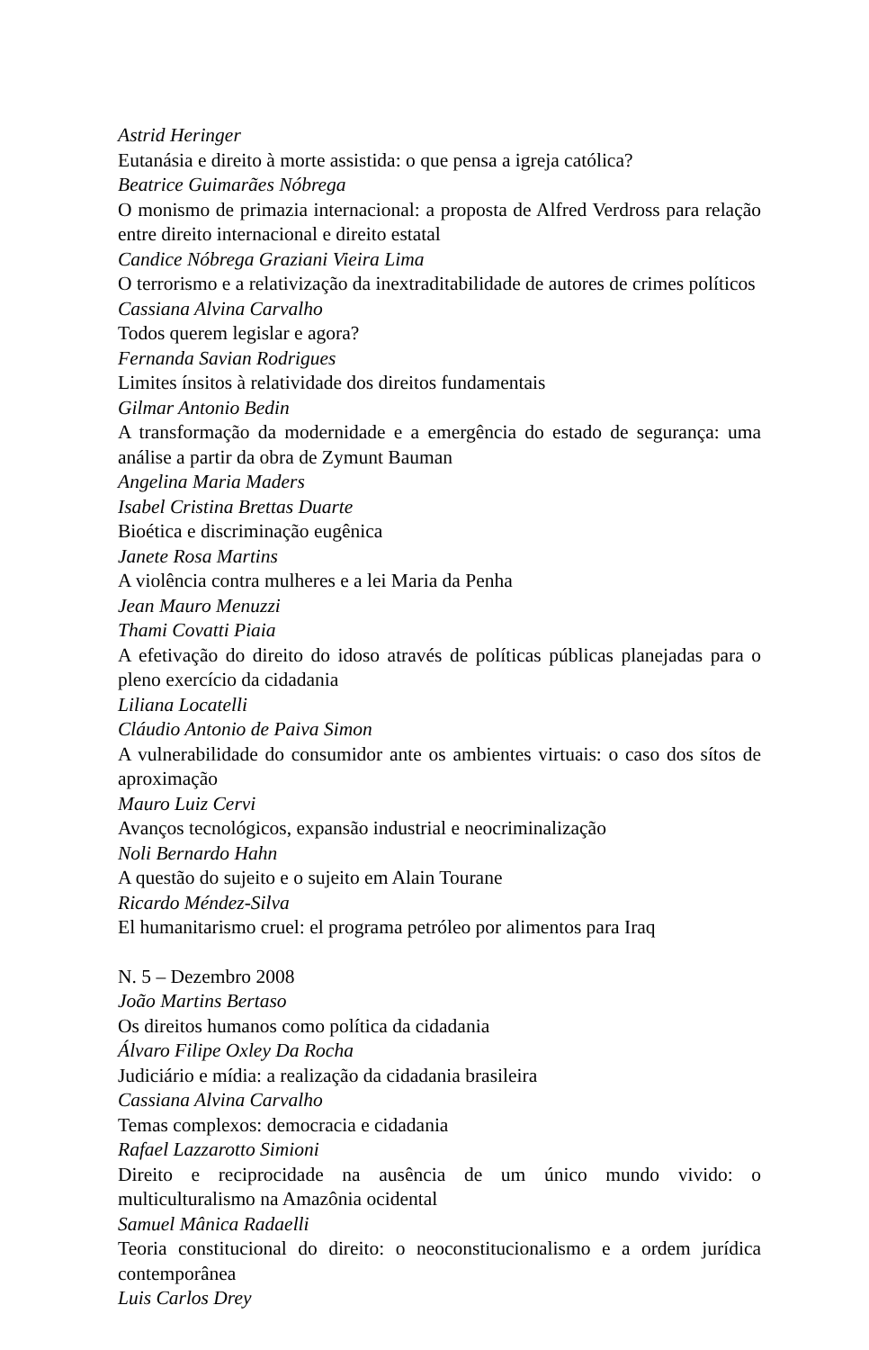Astrid Heringer
Eutanásia e direito à morte assistida: o que pensa a igreja católica?
Beatrice Guimarães Nóbrega
O monismo de primazia internacional: a proposta de Alfred Verdross para relação entre direito internacional e direito estatal
Candice Nóbrega Graziani Vieira Lima
O terrorismo e a relativização da inextraditabilidade de autores de crimes políticos
Cassiana Alvina Carvalho
Todos querem legislar e agora?
Fernanda Savian Rodrigues
Limites ínsitos à relatividade dos direitos fundamentais
Gilmar Antonio Bedin
A transformação da modernidade e a emergência do estado de segurança: uma análise a partir da obra de Zymunt Bauman
Angelina Maria Maders
Isabel Cristina Brettas Duarte
Bioética e discriminação eugênica
Janete Rosa Martins
A violência contra mulheres e a lei Maria da Penha
Jean Mauro Menuzzi
Thami Covatti Piaia
A efetivação do direito do idoso através de políticas públicas planejadas para o pleno exercício da cidadania
Liliana Locatelli
Cláudio Antonio de Paiva Simon
A vulnerabilidade do consumidor ante os ambientes virtuais: o caso dos sítos de aproximação
Mauro Luiz Cervi
Avanços tecnológicos, expansão industrial e neocriminalização
Noli Bernardo Hahn
A questão do sujeito e o sujeito em Alain Tourane
Ricardo Méndez-Silva
El humanitarismo cruel: el programa petróleo por alimentos para Iraq
N. 5 – Dezembro 2008
João Martins Bertaso
Os direitos humanos como política da cidadania
Álvaro Filipe Oxley Da Rocha
Judiciário e mídia: a realização da cidadania brasileira
Cassiana Alvina Carvalho
Temas complexos: democracia e cidadania
Rafael Lazzarotto Simioni
Direito e reciprocidade na ausência de um único mundo vivido: o multiculturalismo na Amazônia ocidental
Samuel Mânica Radaelli
Teoria constitucional do direito: o neoconstitucionalismo e a ordem jurídica contemporânea
Luis Carlos Drey